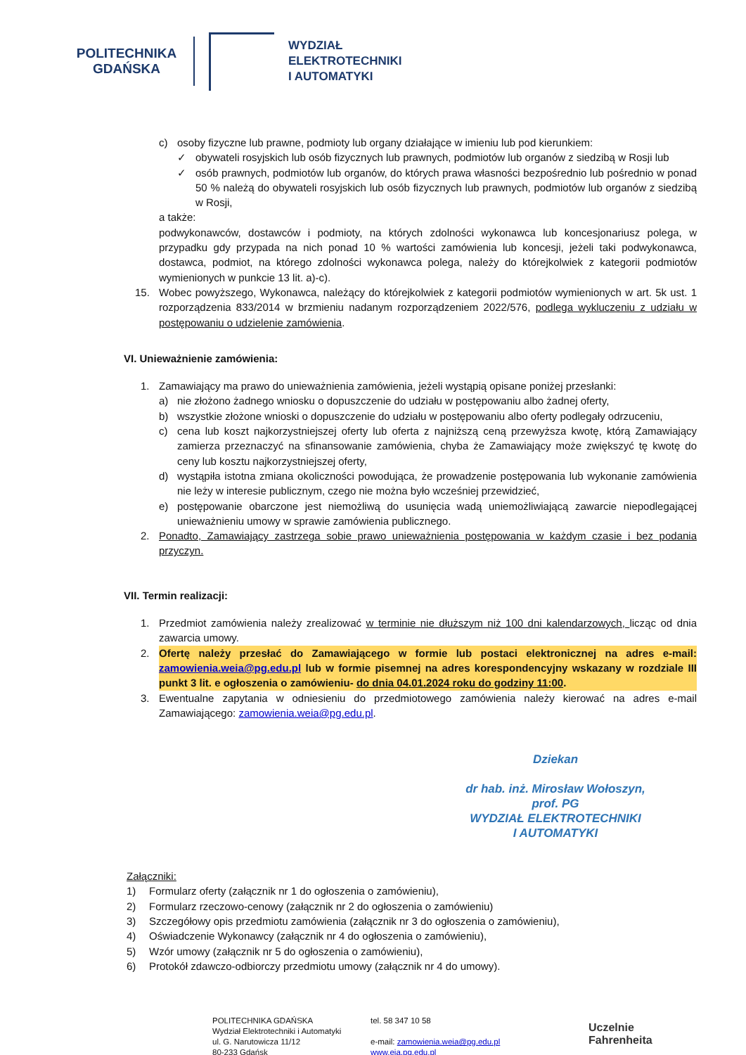POLITECHNIKA GDAŃSKA
WYDZIAŁ
ELEKTROTECHNIKI
I AUTOMATYKI
c) osoby fizyczne lub prawne, podmioty lub organy działające w imieniu lub pod kierunkiem:
✓ obywateli rosyjskich lub osób fizycznych lub prawnych, podmiotów lub organów z siedzibą w Rosji lub
✓ osób prawnych, podmiotów lub organów, do których prawa własności bezpośrednio lub pośrednio w ponad 50 % należą do obywateli rosyjskich lub osób fizycznych lub prawnych, podmiotów lub organów z siedzibą w Rosji,
a także:
podwykonawców, dostawców i podmioty, na których zdolności wykonawca lub koncesjonariusz polega, w przypadku gdy przypada na nich ponad 10 % wartości zamówienia lub koncesji, jeżeli taki podwykonawca, dostawca, podmiot, na którego zdolności wykonawca polega, należy do którejkolwiek z kategorii podmiotów wymienionych w punkcie 13 lit. a)-c).
15. Wobec powyższego, Wykonawca, należący do którejkolwiek z kategorii podmiotów wymienionych w art. 5k ust. 1 rozporządzenia 833/2014 w brzmieniu nadanym rozporządzeniem 2022/576, podlega wykluczeniu z udziału w postępowaniu o udzielenie zamówienia.
VI. Unieważnienie zamówienia:
1. Zamawiający ma prawo do unieważnienia zamówienia, jeżeli wystąpią opisane poniżej przesłanki:
a) nie złożono żadnego wniosku o dopuszczenie do udziału w postępowaniu albo żadnej oferty,
b) wszystkie złożone wnioski o dopuszczenie do udziału w postępowaniu albo oferty podlegały odrzuceniu,
c) cena lub koszt najkorzystniejszej oferty lub oferta z najniższą ceną przewyższa kwotę, którą Zamawiający zamierza przeznaczyć na sfinansowanie zamówienia, chyba że Zamawiający może zwiększyć tę kwotę do ceny lub kosztu najkorzystniejszej oferty,
d) wystąpiła istotna zmiana okoliczności powodująca, że prowadzenie postępowania lub wykonanie zamówienia nie leży w interesie publicznym, czego nie można było wcześniej przewidzieć,
e) postępowanie obarczone jest niemożliwą do usunięcia wadą uniemożliwiającą zawarcie niepodlegającej unieważnieniu umowy w sprawie zamówienia publicznego.
2. Ponadto, Zamawiający zastrzega sobie prawo unieważnienia postępowania w każdym czasie i bez podania przyczyn.
VII. Termin realizacji:
1. Przedmiot zamówienia należy zrealizować w terminie nie dłuższym niż 100 dni kalendarzowych, licząc od dnia zawarcia umowy.
2. Ofertę należy przesłać do Zamawiającego w formie lub postaci elektronicznej na adres e-mail: zamowienia.weia@pg.edu.pl lub w formie pisemnej na adres korespondencyjny wskazany w rozdziale III punkt 3 lit. e ogłoszenia o zamówieniu- do dnia 04.01.2024 roku do godziny 11:00.
3. Ewentualne zapytania w odniesieniu do przedmiotowego zamówienia należy kierować na adres e-mail Zamawiającego: zamowienia.weia@pg.edu.pl.
Dziekan
dr hab. inż. Mirosław Wołoszyn,
prof. PG
WYDZIAŁ ELEKTROTECHNIKI
I AUTOMATYKI
Załączniki:
1) Formularz oferty (załącznik nr 1 do ogłoszenia o zamówieniu),
2) Formularz rzeczowo-cenowy (załącznik nr 2 do ogłoszenia o zamówieniu)
3) Szczegółowy opis przedmiotu zamówienia (załącznik nr 3 do ogłoszenia o zamówieniu),
4) Oświadczenie Wykonawcy (załącznik nr 4 do ogłoszenia o zamówieniu),
5) Wzór umowy (załącznik nr 5 do ogłoszenia o zamówieniu),
6) Protokół zdawczo-odbiorczy przedmiotu umowy (załącznik nr 4 do umowy).
POLITECHNIKA GDAŃSKA
Wydział Elektrotechniki i Automatyki
ul. G. Narutowicza 11/12
80-233 Gdańsk
tel. 58 347 10 58
e-mail: zamowienia.weia@pg.edu.pl
www.eia.pg.edu.pl
Uczelnie
Fahrenheita